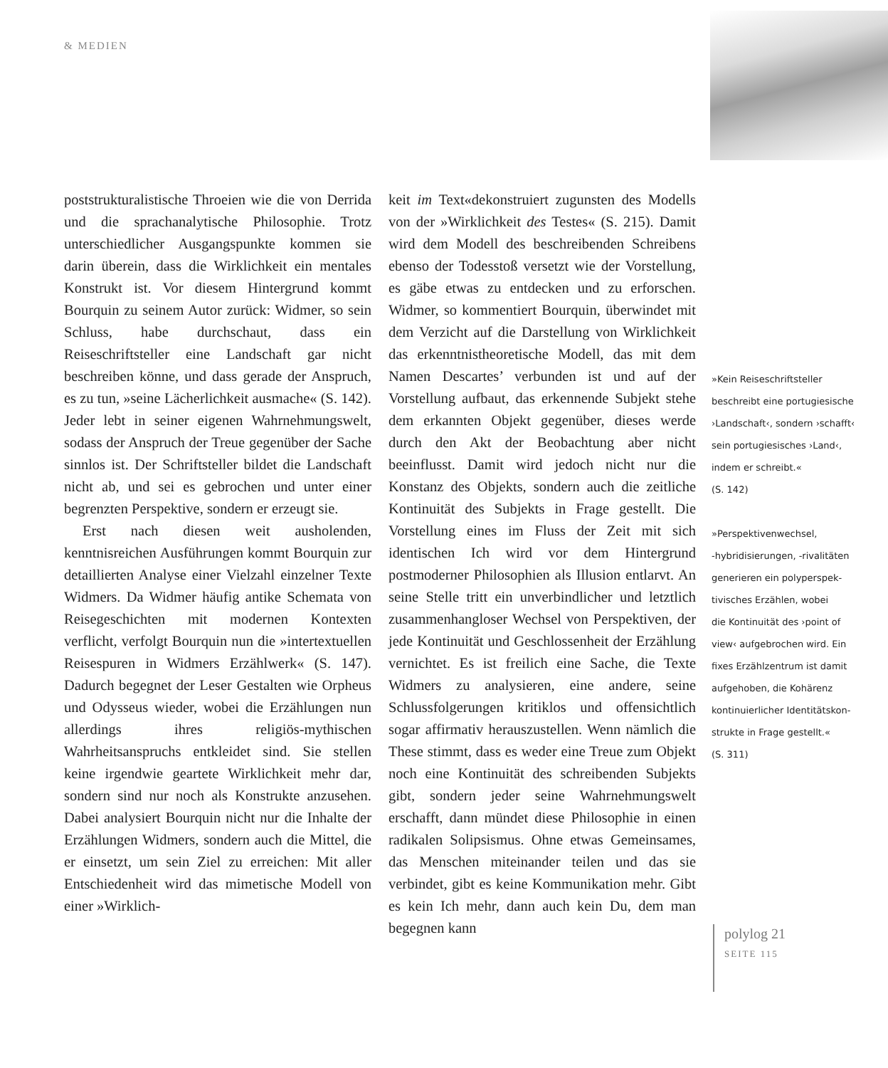& MEDIEN
poststrukturalistische Throeien wie die von Derrida und die sprachanalytische Philosophie. Trotz unterschiedlicher Ausgangspunkte kommen sie darin überein, dass die Wirklichkeit ein mentales Konstrukt ist. Vor diesem Hintergrund kommt Bourquin zu seinem Autor zurück: Widmer, so sein Schluss, habe durchschaut, dass ein Reiseschriftsteller eine Landschaft gar nicht beschreiben könne, und dass gerade der Anspruch, es zu tun, »seine Lächerlichkeit ausmache« (S. 142). Jeder lebt in seiner eigenen Wahrnehmungswelt, sodass der Anspruch der Treue gegenüber der Sache sinnlos ist. Der Schriftsteller bildet die Landschaft nicht ab, und sei es gebrochen und unter einer begrenzten Perspektive, sondern er erzeugt sie.
Erst nach diesen weit ausholenden, kenntnisreichen Ausführungen kommt Bourquin zur detaillierten Analyse einer Vielzahl einzelner Texte Widmers. Da Widmer häufig antike Schemata von Reisegeschichten mit modernen Kontexten verflicht, verfolgt Bourquin nun die »intertextuellen Reisespuren in Widmers Erzählwerk« (S. 147). Dadurch begegnet der Leser Gestalten wie Orpheus und Odysseus wieder, wobei die Erzählungen nun allerdings ihres religiös-mythischen Wahrheitsanspruchs entkleidet sind. Sie stellen keine irgendwie geartete Wirklichkeit mehr dar, sondern sind nur noch als Konstrukte anzusehen. Dabei analysiert Bourquin nicht nur die Inhalte der Erzählungen Widmers, sondern auch die Mittel, die er einsetzt, um sein Ziel zu erreichen: Mit aller Entschiedenheit wird das mimetische Modell von einer »Wirklich-
keit im Text«dekonstruiert zugunsten des Modells von der »Wirklichkeit des Testes« (S. 215). Damit wird dem Modell des beschreibenden Schreibens ebenso der Todesstoß versetzt wie der Vorstellung, es gäbe etwas zu entdecken und zu erforschen. Widmer, so kommentiert Bourquin, überwindet mit dem Verzicht auf die Darstellung von Wirklichkeit das erkenntnistheoretische Modell, das mit dem Namen Descartes’ verbunden ist und auf der Vorstellung aufbaut, das erkennende Subjekt stehe dem erkannten Objekt gegenüber, dieses werde durch den Akt der Beobachtung aber nicht beeinflusst. Damit wird jedoch nicht nur die Konstanz des Objekts, sondern auch die zeitliche Kontinuität des Subjekts in Frage gestellt. Die Vorstellung eines im Fluss der Zeit mit sich identischen Ich wird vor dem Hintergrund postmoderner Philosophien als Illusion entlarvt. An seine Stelle tritt ein unverbindlicher und letztlich zusammenhangloser Wechsel von Perspektiven, der jede Kontinuität und Geschlossenheit der Erzählung vernichtet. Es ist freilich eine Sache, die Texte Widmers zu analysieren, eine andere, seine Schlussfolgerungen kritiklos und offensichtlich sogar affirmativ herauszustellen. Wenn nämlich die These stimmt, dass es weder eine Treue zum Objekt noch eine Kontinuität des schreibenden Subjekts gibt, sondern jeder seine Wahrnehmungswelt erschafft, dann mündet diese Philosophie in einen radikalen Solipsismus. Ohne etwas Gemeinsames, das Menschen miteinander teilen und das sie verbindet, gibt es keine Kommunikation mehr. Gibt es kein Ich mehr, dann auch kein Du, dem man begegnen kann
»Kein Reiseschriftsteller
beschreibt eine portugiesische
›Landschaft‹, sondern ›schafft‹
sein portugiesisches ›Land‹,
indem er schreibt.«
(S. 142)
»Perspektivenwechsel,
-hybridisierungen, -rivalitäten
generieren ein polyperspek-
tivisches Erzählen, wobei
die Kontinuität des ›point of
view‹ aufgebrochen wird. Ein
fixes Erzählzentrum ist damit
aufgehoben, die Kohärenz
kontinuierlicher Identitätskon-
strukte in Frage gestellt.«
(S. 311)
polylog 21
SEITE 115